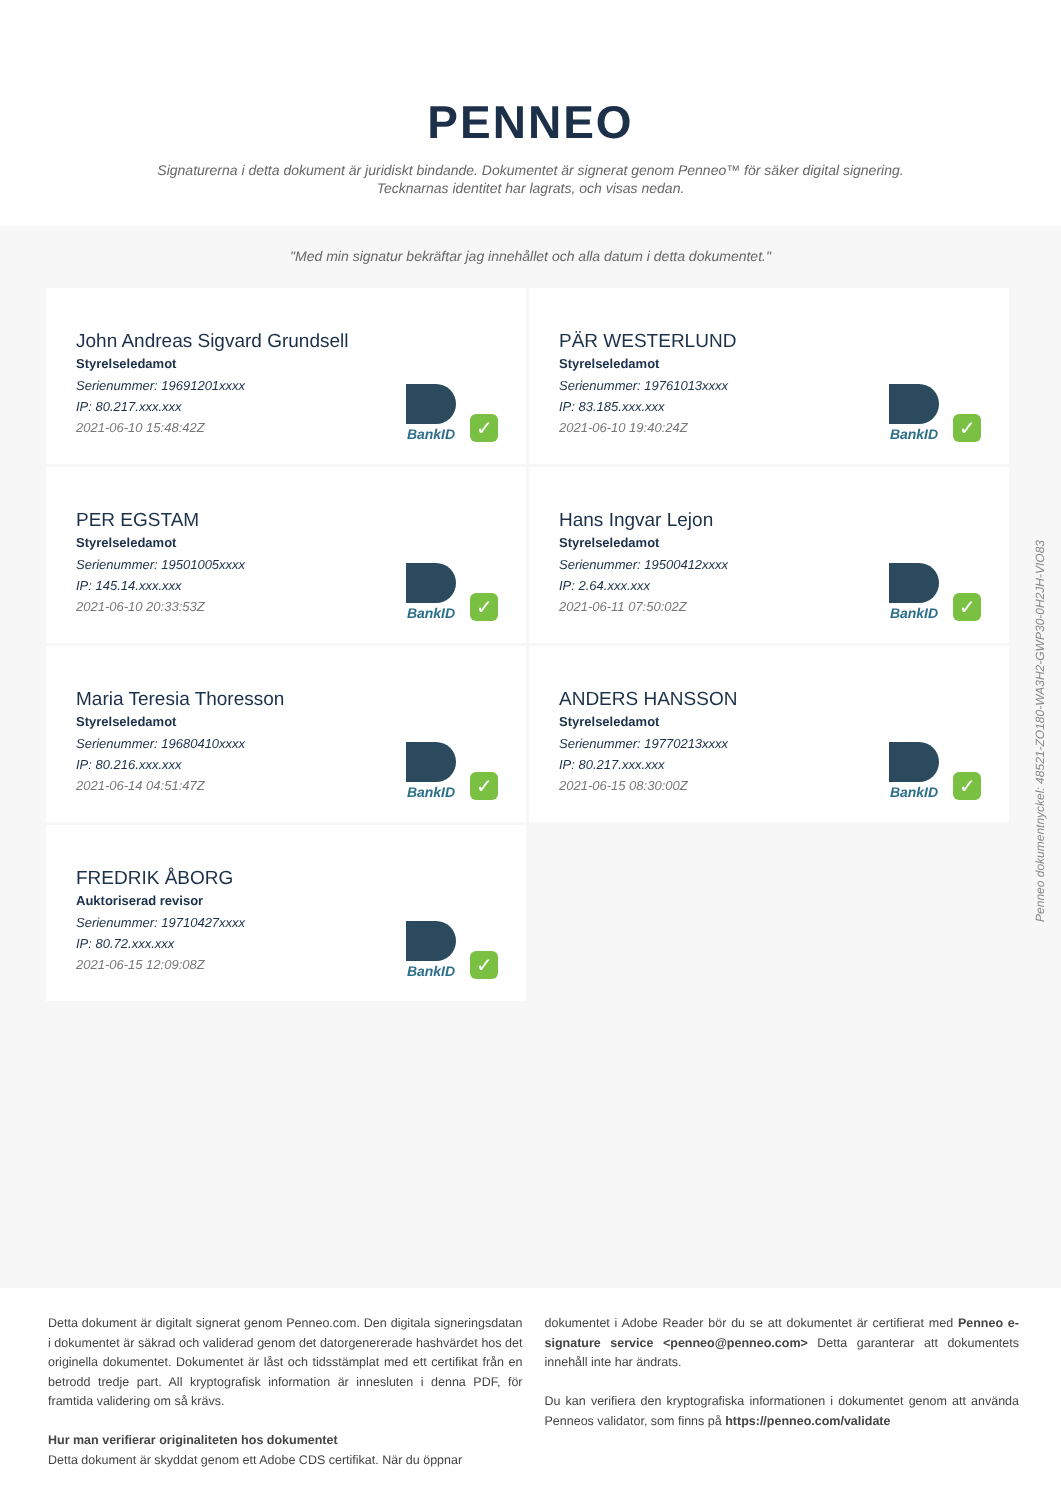PENNEO
Signaturerna i detta dokument är juridiskt bindande. Dokumentet är signerat genom Penneo™ för säker digital signering.
Tecknarnas identitet har lagrats, och visas nedan.
"Med min signatur bekräftar jag innehållet och alla datum i detta dokumentet."
John Andreas Sigvard Grundsell
Styrelseledamot
Serienummer: 19691201xxxx
IP: 80.217.xxx.xxx
2021-06-10 15:48:42Z
BankID
✓
PÄR WESTERLUND
Styrelseledamot
Serienummer: 19761013xxxx
IP: 83.185.xxx.xxx
2021-06-10 19:40:24Z
BankID
✓
PER EGSTAM
Styrelseledamot
Serienummer: 19501005xxxx
IP: 145.14.xxx.xxx
2021-06-10 20:33:53Z
BankID
✓
Hans Ingvar Lejon
Styrelseledamot
Serienummer: 19500412xxxx
IP: 2.64.xxx.xxx
2021-06-11 07:50:02Z
BankID
✓
Maria Teresia Thoresson
Styrelseledamot
Serienummer: 19680410xxxx
IP: 80.216.xxx.xxx
2021-06-14 04:51:47Z
BankID
✓
ANDERS HANSSON
Styrelseledamot
Serienummer: 19770213xxxx
IP: 80.217.xxx.xxx
2021-06-15 08:30:00Z
BankID
✓
FREDRIK ÅBORG
Auktoriserad revisor
Serienummer: 19710427xxxx
IP: 80.72.xxx.xxx
2021-06-15 12:09:08Z
BankID
✓
Detta dokument är digitalt signerat genom Penneo.com. Den digitala signeringsdatan i dokumentet är säkrad och validerad genom det datorgenererade hashvärdet hos det originella dokumentet. Dokumentet är låst och tidsstämplat med ett certifikat från en betrodd tredje part. All kryptografisk information är innesluten i denna PDF, för framtida validering om så krävs.
Hur man verifierar originaliteten hos dokumentet
Detta dokument är skyddat genom ett Adobe CDS certifikat. När du öppnar
dokumentet i Adobe Reader bör du se att dokumentet är certifierat med Penneo e-signature service <penneo@penneo.com> Detta garanterar att dokumentets innehåll inte har ändrats.
Du kan verifiera den kryptografiska informationen i dokumentet genom att använda Penneos validator, som finns på https://penneo.com/validate
Penneo dokumentnyckel: 48521-ZO180-WA3H2-GWP30-0H2JH-VIO83